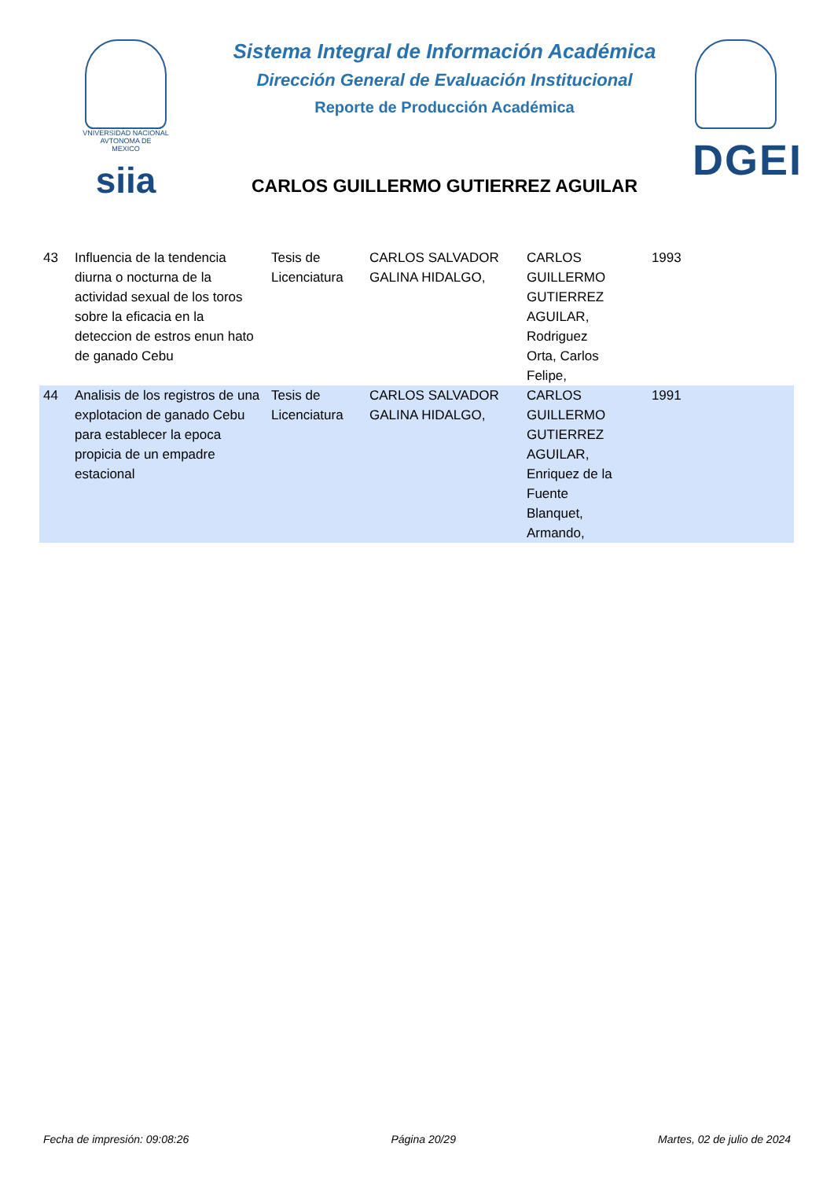VNIVERSIDAD NACIONAL
AVTONOMA DE
MEXICO
siia
Sistema Integral de Información Académica
Dirección General de Evaluación Institucional
Reporte de Producción Académica
CARLOS GUILLERMO GUTIERREZ AGUILAR
DGEI
| 43 | Influencia de la tendencia diurna o nocturna de la actividad sexual de los toros sobre la eficacia en la deteccion de estros enun hato de ganado Cebu | Tesis de Licenciatura | CARLOS SALVADOR GALINA HIDALGO, | CARLOS GUILLERMO GUTIERREZ AGUILAR, Rodriguez Orta, Carlos Felipe, | | 1993 |
| 44 | Analisis de los registros de una explotacion de ganado Cebu para establecer la epoca propicia de un empadre estacional | Tesis de Licenciatura | CARLOS SALVADOR GALINA HIDALGO, | CARLOS GUILLERMO GUTIERREZ AGUILAR, Enriquez de la Fuente Blanquet, Armando, | | 1991 |
Fecha de impresión: 09:08:26 Página 20/29 Martes, 02 de julio de 2024